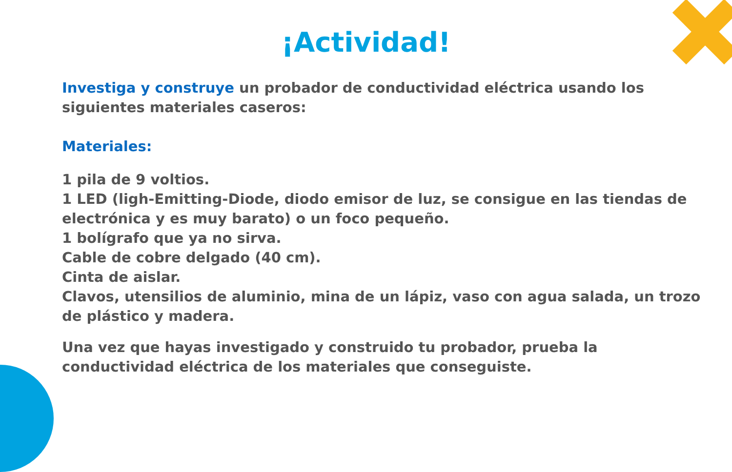¡Actividad!
Investiga y construye un probador de conductividad eléctrica usando los siguientes materiales caseros:
Materiales:
1 pila de 9 voltios.
1 LED (ligh-Emitting-Diode, diodo emisor de luz, se consigue en las tiendas de electrónica y es muy barato) o un foco pequeño.
1 bolígrafo que ya no sirva.
Cable de cobre delgado (40 cm).
Cinta de aislar.
Clavos, utensilios de aluminio, mina de un lápiz, vaso con agua salada, un trozo de plástico y madera.
Una vez que hayas investigado y construido tu probador, prueba la conductividad eléctrica de los materiales que conseguiste.